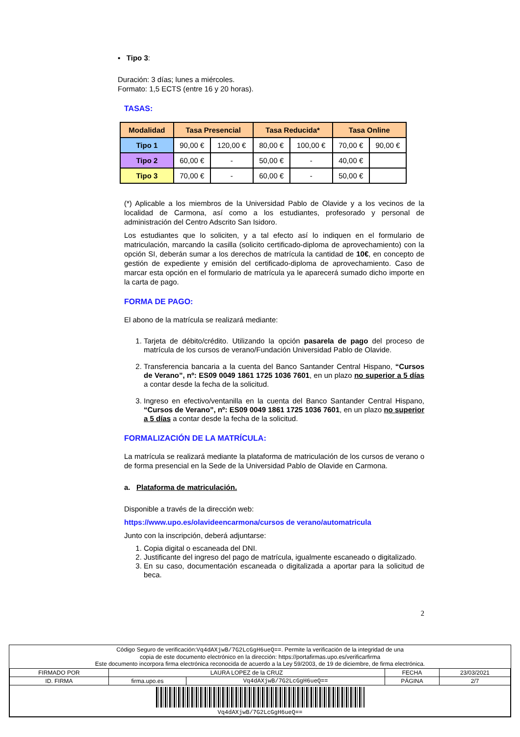▪ Tipo 3:
Duración: 3 días; lunes a miércoles.
Formato: 1,5 ECTS (entre 16 y 20 horas).
TASAS:
| Modalidad | Tasa Presencial | | Tasa Reducida* | | Tasa Online | |
| --- | --- | --- | --- | --- | --- | --- |
| Tipo 1 | 90,00 € | 120,00 € | 80,00 € | 100,00 € | 70,00 € | 90,00 € |
| Tipo 2 | 60,00 € | - | 50,00 € | - | 40,00 € | |
| Tipo 3 | 70,00 € | - | 60,00 € | - | 50,00 € | |
(*) Aplicable a los miembros de la Universidad Pablo de Olavide y a los vecinos de la localidad de Carmona, así como a los estudiantes, profesorado y personal de administración del Centro Adscrito San Isidoro.
Los estudiantes que lo soliciten, y a tal efecto así lo indiquen en el formulario de matriculación, marcando la casilla (solicito certificado-diploma de aprovechamiento) con la opción SI, deberán sumar a los derechos de matrícula la cantidad de 10€, en concepto de gestión de expediente y emisión del certificado-diploma de aprovechamiento. Caso de marcar esta opción en el formulario de matrícula ya le aparecerá sumado dicho importe en la carta de pago.
FORMA DE PAGO:
El abono de la matrícula se realizará mediante:
1. Tarjeta de débito/crédito. Utilizando la opción pasarela de pago del proceso de matrícula de los cursos de verano/Fundación Universidad Pablo de Olavide.
2. Transferencia bancaria a la cuenta del Banco Santander Central Hispano, “Cursos de Verano”, nº: ES09 0049 1861 1725 1036 7601, en un plazo no superior a 5 días a contar desde la fecha de la solicitud.
3. Ingreso en efectivo/ventanilla en la cuenta del Banco Santander Central Hispano, “Cursos de Verano”, nº: ES09 0049 1861 1725 1036 7601, en un plazo no superior a 5 días a contar desde la fecha de la solicitud.
FORMALIZACIÓN DE LA MATRÍCULA:
La matrícula se realizará mediante la plataforma de matriculación de los cursos de verano o de forma presencial en la Sede de la Universidad Pablo de Olavide en Carmona.
a. Plataforma de matriculación.
Disponible a través de la dirección web:
https://www.upo.es/olavideencarmona/cursos de verano/automatricula
Junto con la inscripción, deberá adjuntarse:
1. Copia digital o escaneada del DNI.
2. Justificante del ingreso del pago de matrícula, igualmente escaneado o digitalizado.
3. En su caso, documentación escaneada o digitalizada a aportar para la solicitud de beca.
2
Código Seguro de verificación:Vq4dAXjwB/7G2LcGgH6ueQ==. Permite la verificación de la integridad de una
copia de este documento electrónico en la dirección: https://portafirmas.upo.es/verificarfirma
Este documento incorpora firma electrónica reconocida de acuerdo a la Ley 59/2003, de 19 de diciembre, de firma electrónica.
| FIRMADO POR | LAURA LOPEZ de la CRUZ | | FECHA | 23/03/2021 |
| ID. FIRMA | firma.upo.es | Vq4dAXjwB/7G2LcGgH6ueQ== | PÁGINA | 2/7 |
| Vq4dAXjwB/7G2LcGgH6ueQ== | | | | |